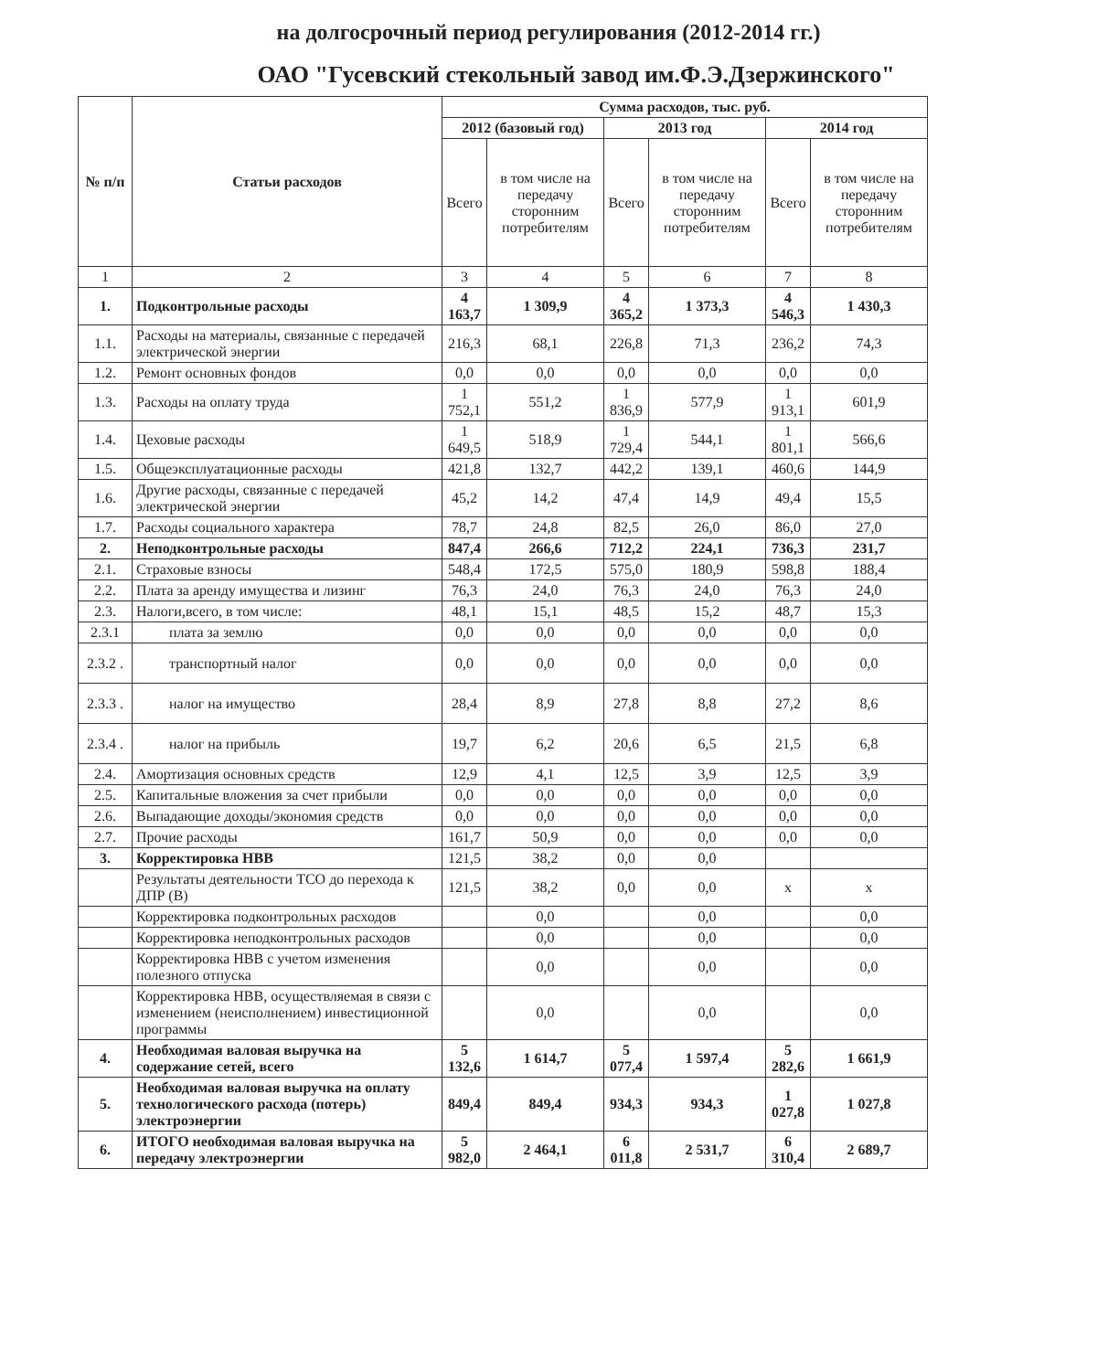на долгосрочный период регулирования (2012-2014 гг.)
ОАО "Гусевский стекольный завод им.Ф.Э.Дзержинского"
| № п/п | Статьи расходов | Сумма расходов, тыс. руб. | | | | | |
| --- | --- | --- | --- | --- | --- | --- | --- |
| | | 2012 (базовый год) | | 2013 год | | 2014 год | |
| | | Всего | в том числе на передачу сторонним потребителям | Всего | в том числе на передачу сторонним потребителям | Всего | в том числе на передачу сторонним потребителям |
| 1 | 2 | 3 | 4 | 5 | 6 | 7 | 8 |
| 1. | Подконтрольные расходы | 4 163,7 | 1 309,9 | 4 365,2 | 1 373,3 | 4 546,3 | 1 430,3 |
| 1.1. | Расходы на материалы, связанные с передачей электрической энергии | 216,3 | 68,1 | 226,8 | 71,3 | 236,2 | 74,3 |
| 1.2. | Ремонт основных фондов | 0,0 | 0,0 | 0,0 | 0,0 | 0,0 | 0,0 |
| 1.3. | Расходы на оплату труда | 1 752,1 | 551,2 | 1 836,9 | 577,9 | 1 913,1 | 601,9 |
| 1.4. | Цеховые расходы | 1 649,5 | 518,9 | 1 729,4 | 544,1 | 1 801,1 | 566,6 |
| 1.5. | Общеэксплуатационные расходы | 421,8 | 132,7 | 442,2 | 139,1 | 460,6 | 144,9 |
| 1.6. | Другие расходы, связанные с передачей электрической энергии | 45,2 | 14,2 | 47,4 | 14,9 | 49,4 | 15,5 |
| 1.7. | Расходы социального характера | 78,7 | 24,8 | 82,5 | 26,0 | 86,0 | 27,0 |
| 2. | Неподконтрольные расходы | 847,4 | 266,6 | 712,2 | 224,1 | 736,3 | 231,7 |
| 2.1. | Страховые взносы | 548,4 | 172,5 | 575,0 | 180,9 | 598,8 | 188,4 |
| 2.2. | Плата за аренду имущества и лизинг | 76,3 | 24,0 | 76,3 | 24,0 | 76,3 | 24,0 |
| 2.3. | Налоги,всего, в том числе: | 48,1 | 15,1 | 48,5 | 15,2 | 48,7 | 15,3 |
| 2.3.1 | плата за землю | 0,0 | 0,0 | 0,0 | 0,0 | 0,0 | 0,0 |
| 2.3.2 . | транспортный налог | 0,0 | 0,0 | 0,0 | 0,0 | 0,0 | 0,0 |
| 2.3.3 . | налог на имущество | 28,4 | 8,9 | 27,8 | 8,8 | 27,2 | 8,6 |
| 2.3.4 . | налог на прибыль | 19,7 | 6,2 | 20,6 | 6,5 | 21,5 | 6,8 |
| 2.4. | Амортизация основных средств | 12,9 | 4,1 | 12,5 | 3,9 | 12,5 | 3,9 |
| 2.5. | Капитальные вложения за счет прибыли | 0,0 | 0,0 | 0,0 | 0,0 | 0,0 | 0,0 |
| 2.6. | Выпадающие доходы/экономия средств | 0,0 | 0,0 | 0,0 | 0,0 | 0,0 | 0,0 |
| 2.7. | Прочие расходы | 161,7 | 50,9 | 0,0 | 0,0 | 0,0 | 0,0 |
| 3. | Корректировка НВВ | 121,5 | 38,2 | 0,0 | 0,0 | | |
| | Результаты деятельности ТСО до перехода к ДПР (В) | 121,5 | 38,2 | 0,0 | 0,0 | x | x |
| | Корректировка подконтрольных расходов | | 0,0 | | 0,0 | | 0,0 |
| | Корректировка неподконтрольных расходов | | 0,0 | | 0,0 | | 0,0 |
| | Корректировка НВВ с учетом изменения полезного отпуска | | 0,0 | | 0,0 | | 0,0 |
| | Корректировка НВВ, осуществляемая в связи с изменением (неисполнением) инвестиционной программы | | 0,0 | | 0,0 | | 0,0 |
| 4. | Необходимая валовая выручка на содержание сетей, всего | 5 132,6 | 1 614,7 | 5 077,4 | 1 597,4 | 5 282,6 | 1 661,9 |
| 5. | Необходимая валовая выручка на оплату технологического расхода (потерь) электроэнергии | 849,4 | 849,4 | 934,3 | 934,3 | 1 027,8 | 1 027,8 |
| 6. | ИТОГО необходимая валовая выручка на передачу электроэнергии | 5 982,0 | 2 464,1 | 6 011,8 | 2 531,7 | 6 310,4 | 2 689,7 |